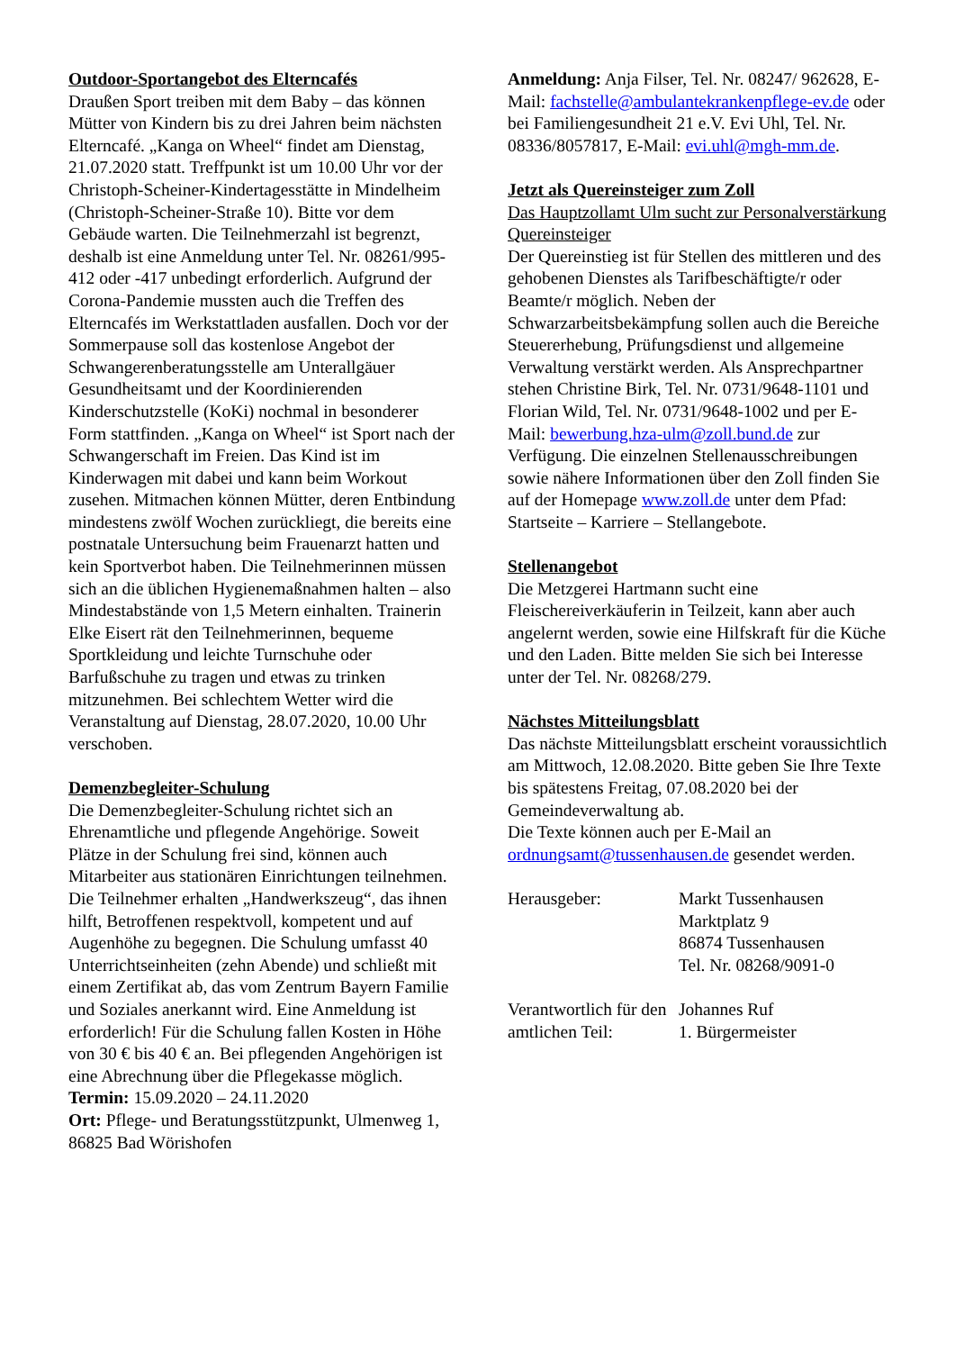Outdoor-Sportangebot des Elterncafés
Draußen Sport treiben mit dem Baby – das können Mütter von Kindern bis zu drei Jahren beim nächsten Elterncafé. „Kanga on Wheel“ findet am Dienstag, 21.07.2020 statt. Treffpunkt ist um 10.00 Uhr vor der Christoph-Scheiner-Kindertagesstätte in Mindelheim (Christoph-Scheiner-Straße 10). Bitte vor dem Gebäude warten. Die Teilnehmerzahl ist begrenzt, deshalb ist eine Anmeldung unter Tel. Nr. 08261/995-412 oder -417 unbedingt erforderlich. Aufgrund der Corona-Pandemie mussten auch die Treffen des Elterncafés im Werkstattladen ausfallen. Doch vor der Sommerpause soll das kostenlose Angebot der Schwangerenberatungsstelle am Unterallgäuer Gesundheitsamt und der Koordinierenden Kinderschutzstelle (KoKi) nochmal in besonderer Form stattfinden. „Kanga on Wheel“ ist Sport nach der Schwangerschaft im Freien. Das Kind ist im Kinderwagen mit dabei und kann beim Workout zusehen. Mitmachen können Mütter, deren Entbindung mindestens zwölf Wochen zurückliegt, die bereits eine postnatale Untersuchung beim Frauenarzt hatten und kein Sportverbot haben. Die Teilnehmerinnen müssen sich an die üblichen Hygienemaßnahmen halten – also Mindestabstände von 1,5 Metern einhalten. Trainerin Elke Eisert rät den Teilnehmerinnen, bequeme Sportkleidung und leichte Turnschuhe oder Barfußschuhe zu tragen und etwas zu trinken mitzunehmen. Bei schlechtem Wetter wird die Veranstaltung auf Dienstag, 28.07.2020, 10.00 Uhr verschoben.
Demenzbegleiter-Schulung
Die Demenzbegleiter-Schulung richtet sich an Ehrenamtliche und pflegende Angehörige. Soweit Plätze in der Schulung frei sind, können auch Mitarbeiter aus stationären Einrichtungen teilnehmen. Die Teilnehmer erhalten „Handwerkszeug“, das ihnen hilft, Betroffenen respektvoll, kompetent und auf Augenhöhe zu begegnen. Die Schulung umfasst 40 Unterrichtseinheiten (zehn Abende) und schließt mit einem Zertifikat ab, das vom Zentrum Bayern Familie und Soziales anerkannt wird. Eine Anmeldung ist erforderlich! Für die Schulung fallen Kosten in Höhe von 30 € bis 40 € an. Bei pflegenden Angehörigen ist eine Abrechnung über die Pflegekasse möglich.
Termin: 15.09.2020 – 24.11.2020
Ort: Pflege- und Beratungsstützpunkt, Ulmenweg 1, 86825 Bad Wörishofen
Anmeldung: Anja Filser, Tel. Nr. 08247/ 962628, E-Mail: fachstelle@ambulantekrankenpflege-ev.de oder bei Familiengesundheit 21 e.V. Evi Uhl, Tel. Nr. 08336/8057817, E-Mail: evi.uhl@mgh-mm.de.
Jetzt als Quereinsteiger zum Zoll
Das Hauptzollamt Ulm sucht zur Personalverstärkung Quereinsteiger
Der Quereinstieg ist für Stellen des mittleren und des gehobenen Dienstes als Tarifbeschäftigte/r oder Beamte/r möglich. Neben der Schwarzarbeitsbekämpfung sollen auch die Bereiche Steuererhebung, Prüfungsdienst und allgemeine Verwaltung verstärkt werden. Als Ansprechpartner stehen Christine Birk, Tel. Nr. 0731/9648-1101 und Florian Wild, Tel. Nr. 0731/9648-1002 und per E-Mail: bewerbung.hza-ulm@zoll.bund.de zur Verfügung. Die einzelnen Stellenausschreibungen sowie nähere Informationen über den Zoll finden Sie auf der Homepage www.zoll.de unter dem Pfad: Startseite – Karriere – Stellangebote.
Stellenangebot
Die Metzgerei Hartmann sucht eine Fleischereiverkäuferin in Teilzeit, kann aber auch angelernt werden, sowie eine Hilfskraft für die Küche und den Laden. Bitte melden Sie sich bei Interesse unter der Tel. Nr. 08268/279.
Nächstes Mitteilungsblatt
Das nächste Mitteilungsblatt erscheint voraussichtlich am Mittwoch, 12.08.2020. Bitte geben Sie Ihre Texte bis spätestens Freitag, 07.08.2020 bei der Gemeindeverwaltung ab.
Die Texte können auch per E-Mail an ordnungsamt@tussenhausen.de gesendet werden.
Herausgeber: Markt Tussenhausen
Marktplatz 9
86874 Tussenhausen
Tel. Nr. 08268/9091-0
Verantwortlich für den amtlichen Teil:
Johannes Ruf
1. Bürgermeister